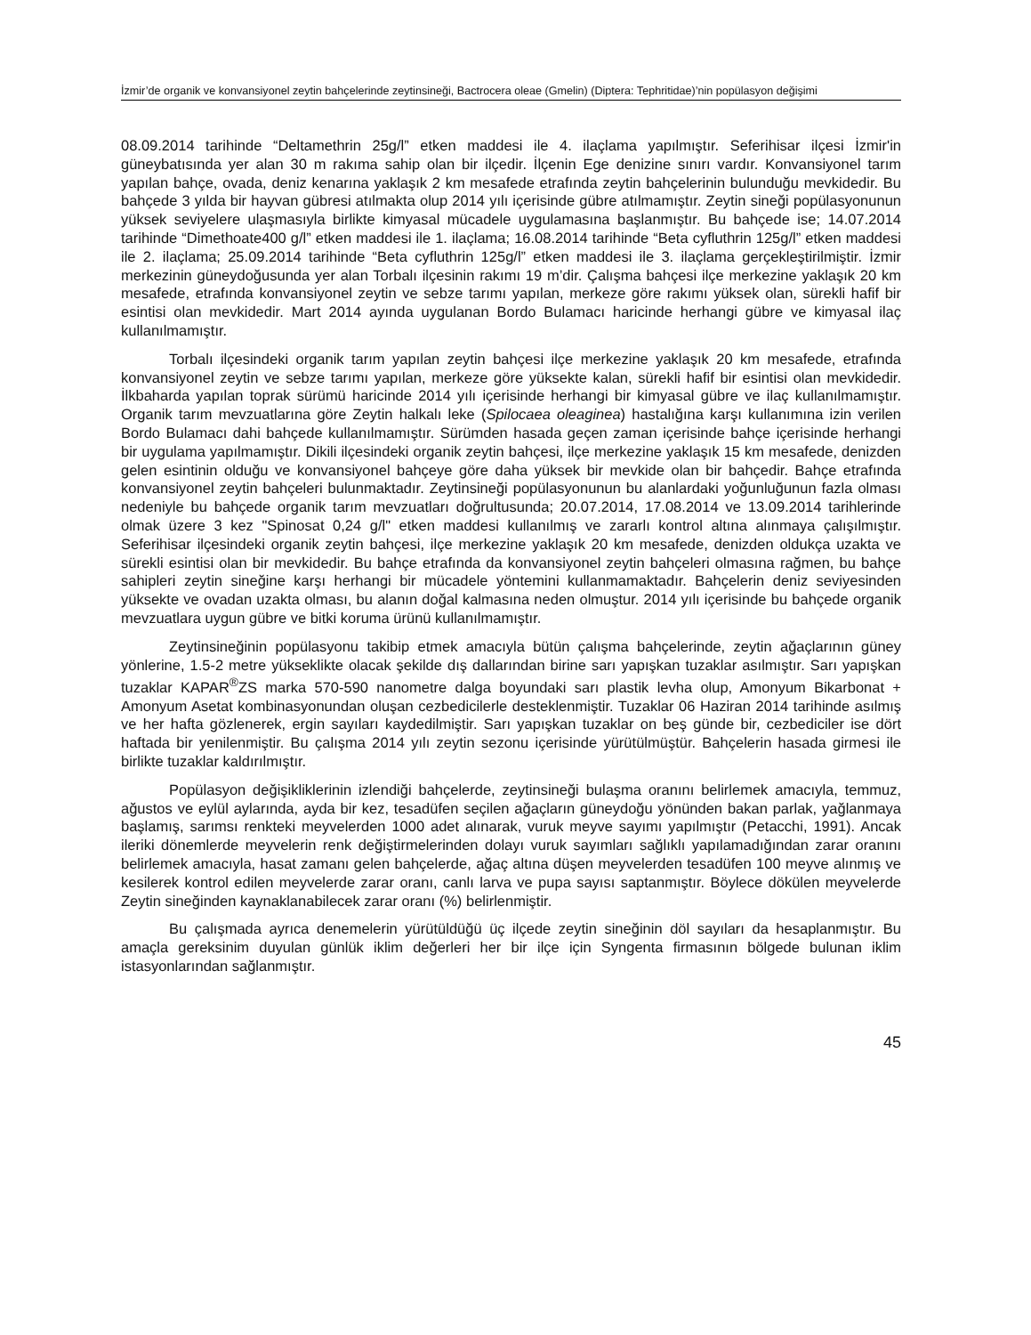İzmir’de organik ve konvansiyonel zeytin bahçelerinde zeytinsineği, Bactrocera oleae (Gmelin) (Diptera: Tephritidae)’nin popülasyon değişimi
08.09.2014 tarihinde “Deltamethrin 25g/l” etken maddesi ile 4. ilaçlama yapılmıştır. Seferihisar ilçesi İzmir'in güneybatısında yer alan 30 m rakıma sahip olan bir ilçedir. İlçenin Ege denizine sınırı vardır. Konvansiyonel tarım yapılan bahçe, ovada, deniz kenarına yaklaşık 2 km mesafede etrafında zeytin bahçelerinin bulunduğu mevkidedir. Bu bahçede 3 yılda bir hayvan gübresi atılmakta olup 2014 yılı içerisinde gübre atılmamıştır. Zeytin sineği popülasyonunun yüksek seviyelere ulaşmasıyla birlikte kimyasal mücadele uygulamasına başlanmıştır. Bu bahçede ise; 14.07.2014 tarihinde “Dimethoate400 g/l” etken maddesi ile 1. ilaçlama; 16.08.2014 tarihinde “Beta cyfluthrin 125g/l” etken maddesi ile 2. ilaçlama; 25.09.2014 tarihinde “Beta cyfluthrin 125g/l” etken maddesi ile 3. ilaçlama gerçekleştirilmiştir. İzmir merkezinin güneydoğusunda yer alan Torbalı ilçesinin rakımı 19 m’dir. Çalışma bahçesi ilçe merkezine yaklaşık 20 km mesafede, etrafında konvansiyonel zeytin ve sebze tarımı yapılan, merkeze göre rakımı yüksek olan, sürekli hafif bir esintisi olan mevkidedir. Mart 2014 ayında uygulanan Bordo Bulamacı haricinde herhangi gübre ve kimyasal ilaç kullanılmamıştır.
Torbalı ilçesindeki organik tarım yapılan zeytin bahçesi ilçe merkezine yaklaşık 20 km mesafede, etrafında konvansiyonel zeytin ve sebze tarımı yapılan, merkeze göre yüksekte kalan, sürekli hafif bir esintisi olan mevkidedir. İlkbaharda yapılan toprak sürümü haricinde 2014 yılı içerisinde herhangi bir kimyasal gübre ve ilaç kullanılmamıştır. Organik tarım mevzuatlarına göre Zeytin halkalı leke (Spilocaea oleaginea) hastalığına karşı kullanımına izin verilen Bordo Bulamacı dahi bahçede kullanılmamıştır. Sürümden hasada geçen zaman içerisinde bahçe içerisinde herhangi bir uygulama yapılmamıştır. Dikili ilçesindeki organik zeytin bahçesi, ilçe merkezine yaklaşık 15 km mesafede, denizden gelen esintinin olduğu ve konvansiyonel bahçeye göre daha yüksek bir mevkide olan bir bahçedir. Bahçe etrafında konvansiyonel zeytin bahçeleri bulunmaktadır. Zeytinsineği popülasyonunun bu alanlardaki yoğunluğunun fazla olması nedeniyle bu bahçede organik tarım mevzuatları doğrultusunda; 20.07.2014, 17.08.2014 ve 13.09.2014 tarihlerinde olmak üzere 3 kez "Spinosat 0,24 g/l" etken maddesi kullanılmış ve zararlı kontrol altına alınmaya çalışılmıştır. Seferihisar ilçesindeki organik zeytin bahçesi, ilçe merkezine yaklaşık 20 km mesafede, denizden oldukça uzakta ve sürekli esintisi olan bir mevkidedir. Bu bahçe etrafında da konvansiyonel zeytin bahçeleri olmasına rağmen, bu bahçe sahipleri zeytin sineğine karşı herhangi bir mücadele yöntemini kullanmamaktadır. Bahçelerin deniz seviyesinden yüksekte ve ovadan uzakta olması, bu alanın doğal kalmasına neden olmuştur. 2014 yılı içerisinde bu bahçede organik mevzuatlara uygun gübre ve bitki koruma ürünü kullanılmamıştır.
Zeytinsineğinin popülasyonu takibip etmek amacıyla bütün çalışma bahçelerinde, zeytin ağaçlarının güney yönlerine, 1.5-2 metre yükseklikte olacak şekilde dış dallarından birine sarı yapışkan tuzaklar asılmıştır. Sarı yapışkan tuzaklar KAPAR<sup>®</sup>ZS marka 570-590 nanometre dalga boyundaki sarı plastik levha olup, Amonyum Bikarbonat + Amonyum Asetat kombinasyonundan oluşan cezbedicilerle desteklenmiştir. Tuzaklar 06 Haziran 2014 tarihinde asılmış ve her hafta gözlenerek, ergin sayıları kaydedilmiştir. Sarı yapışkan tuzaklar on beş günde bir, cezbediciler ise dört haftada bir yenilenmiştir. Bu çalışma 2014 yılı zeytin sezonu içerisinde yürütülmüştür. Bahçelerin hasada girmesi ile birlikte tuzaklar kaldırılmıştır.
Popülasyon değişikliklerinin izlendiği bahçelerde, zeytinsineği bulaşma oranını belirlemek amacıyla, temmuz, ağustos ve eylül aylarında, ayda bir kez, tesadüfen seçilen ağaçların güneydoğu yönünden bakan parlak, yağlanmaya başlamış, sarımsı renkteki meyvelerden 1000 adet alınarak, vuruk meyve sayımı yapılmıştır (Petacchi, 1991). Ancak ileriki dönemlerde meyvelerin renk değiştirmelerinden dolayı vuruk sayımları sağlıklı yapılamadığından zarar oranını belirlemek amacıyla, hasat zamanı gelen bahçelerde, ağaç altına düşen meyvelerden tesadüfen 100 meyve alınmış ve kesilerek kontrol edilen meyvelerde zarar oranı, canlı larva ve pupa sayısı saptanmıştır. Böylece dökülen meyvelerde Zeytin sineğinden kaynaklanabilecek zarar oranı (%) belirlenmiştir.
Bu çalışmada ayrıca denemelerin yürütüldüğü üç ilçede zeytin sineğinin döl sayıları da hesaplanmıştır. Bu amaçla gereksinim duyulan günlük iklim değerleri her bir ilçe için Syngenta firmasının bölgede bulunan iklim istasyonlarından sağlanmıştır.
45